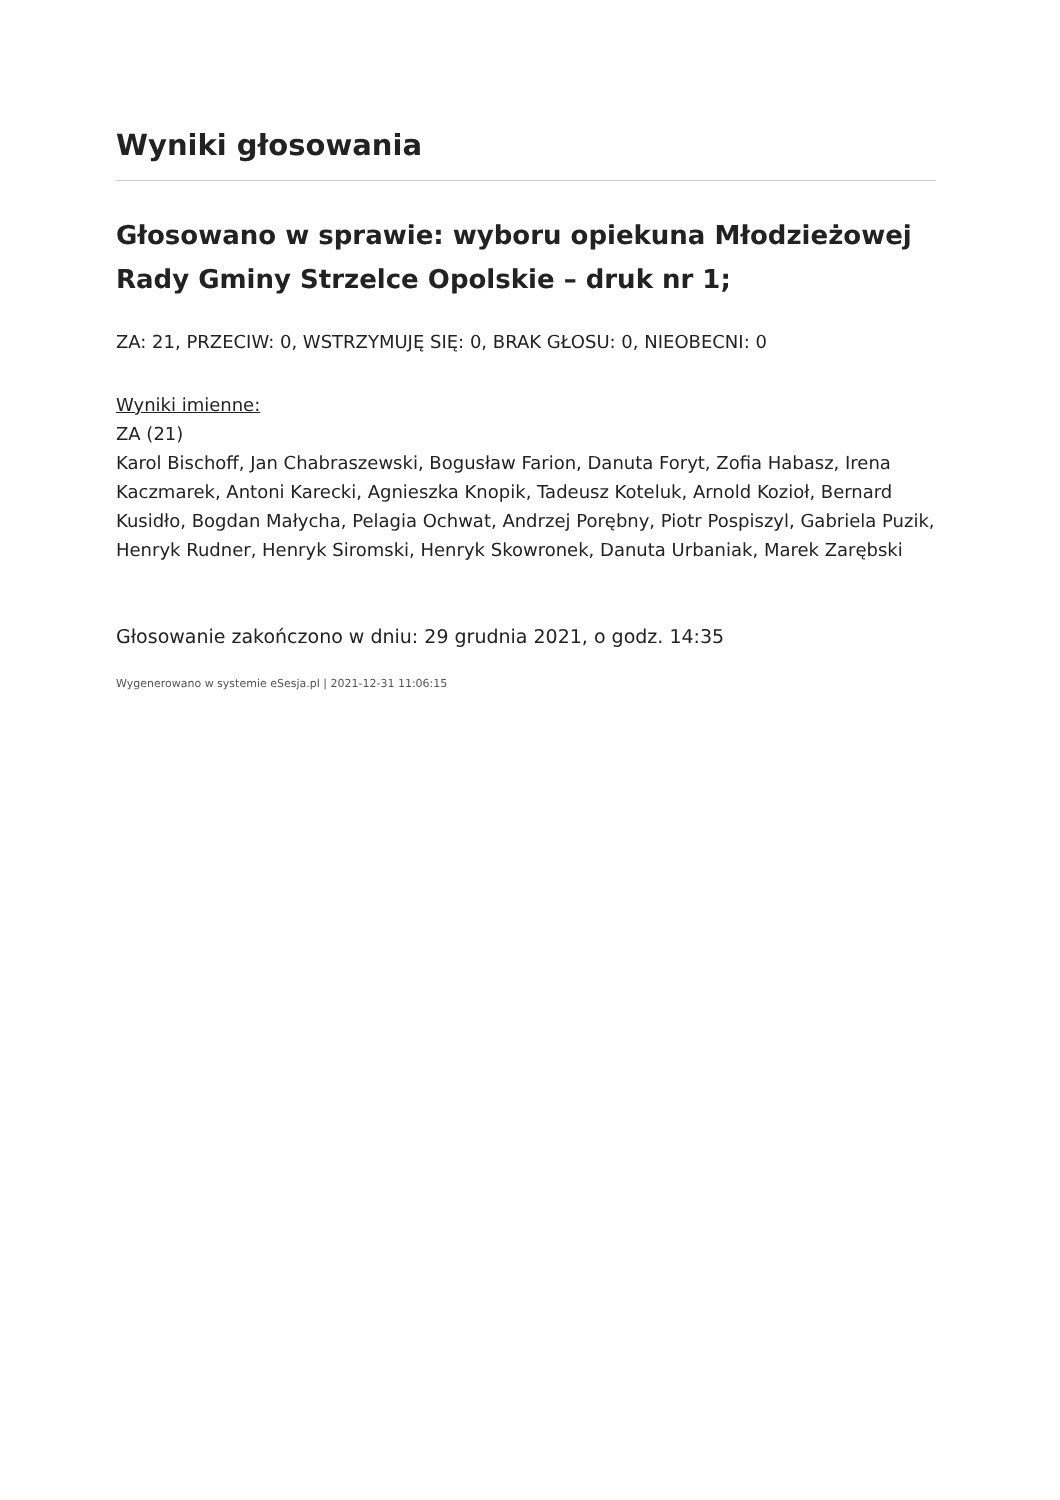Wyniki głosowania
Głosowano w sprawie: wyboru opiekuna Młodzieżowej Rady Gminy Strzelce Opolskie – druk nr 1;
ZA: 21, PRZECIW: 0, WSTRZYMUJĘ SIĘ: 0, BRAK GŁOSU: 0, NIEOBECNI: 0
Wyniki imienne:
ZA (21)
Karol Bischoff, Jan Chabraszewski, Bogusław Farion, Danuta Foryt, Zofia Habasz, Irena Kaczmarek, Antoni Karecki, Agnieszka Knopik, Tadeusz Koteluk, Arnold Kozioł, Bernard Kusidło, Bogdan Małycha, Pelagia Ochwat, Andrzej Porębny, Piotr Pospiszyl, Gabriela Puzik, Henryk Rudner, Henryk Siromski, Henryk Skowronek, Danuta Urbaniak, Marek Zarębski
Głosowanie zakończono w dniu: 29 grudnia 2021, o godz. 14:35
Wygenerowano w systemie eSesja.pl | 2021-12-31 11:06:15